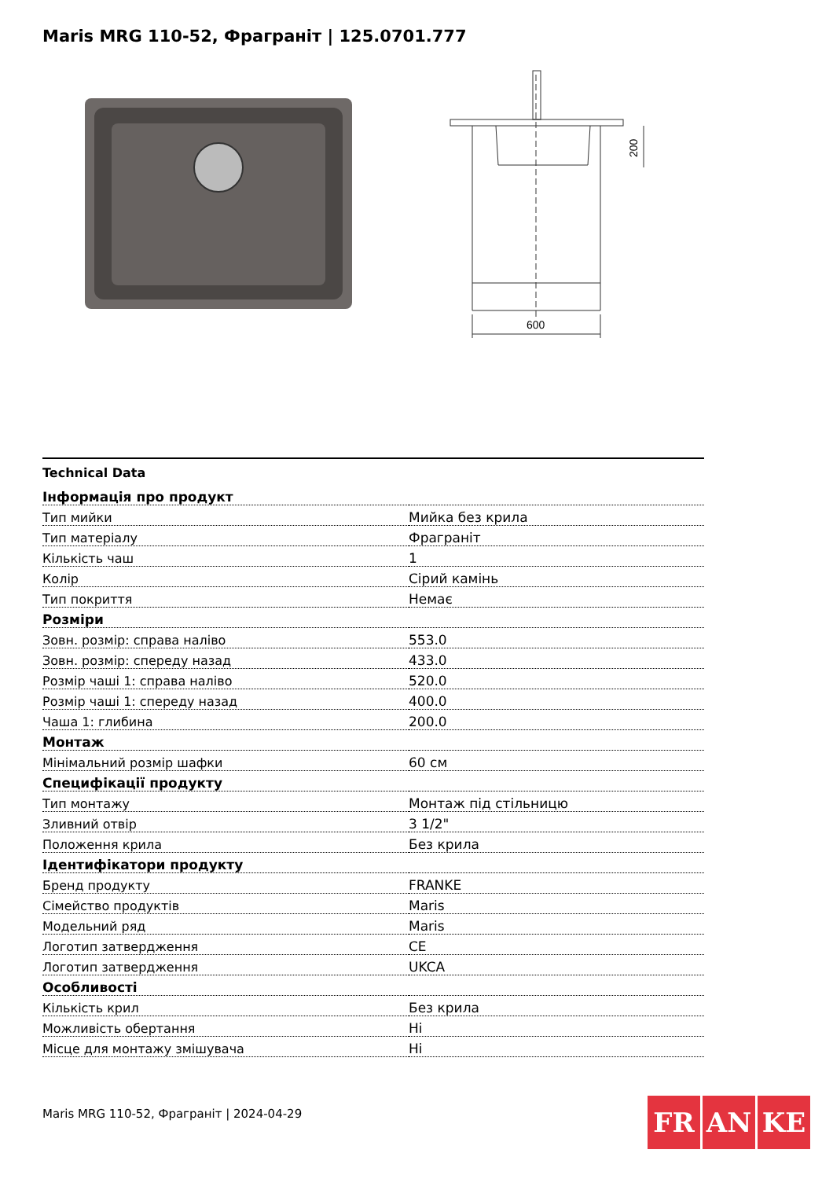Maris MRG 110-52, Фраграніт | 125.0701.777
600
200
Technical Data
| Інформація про продукт | |
| --- | --- |
| Тип мийки | Мийка без крила |
| Тип матеріалу | Фраграніт |
| Кількість чаш | 1 |
| Колір | Сірий камінь |
| Тип покриття | Немає |
| Розміри | |
| Зовн. розмір: справа наліво | 553.0 |
| Зовн. розмір: спереду назад | 433.0 |
| Розмір чаші 1: справа наліво | 520.0 |
| Розмір чаші 1: спереду назад | 400.0 |
| Чаша 1: глибина | 200.0 |
| Монтаж | |
| Мінімальний розмір шафки | 60 см |
| Специфікації продукту | |
| Тип монтажу | Монтаж під стільницю |
| Зливний отвір | 3 1/2" |
| Положення крила | Без крила |
| Ідентифікатори продукту | |
| Бренд продукту | FRANKE |
| Сімейство продуктів | Maris |
| Модельний ряд | Maris |
| Логотип затвердження | CE |
| Логотип затвердження | UKCA |
| Особливості | |
| Кількість крил | Без крила |
| Можливість обертання | Ні |
| Місце для монтажу змішувача | Ні |
Maris MRG 110-52, Фраграніт | 2024-04-29
FR AN KE